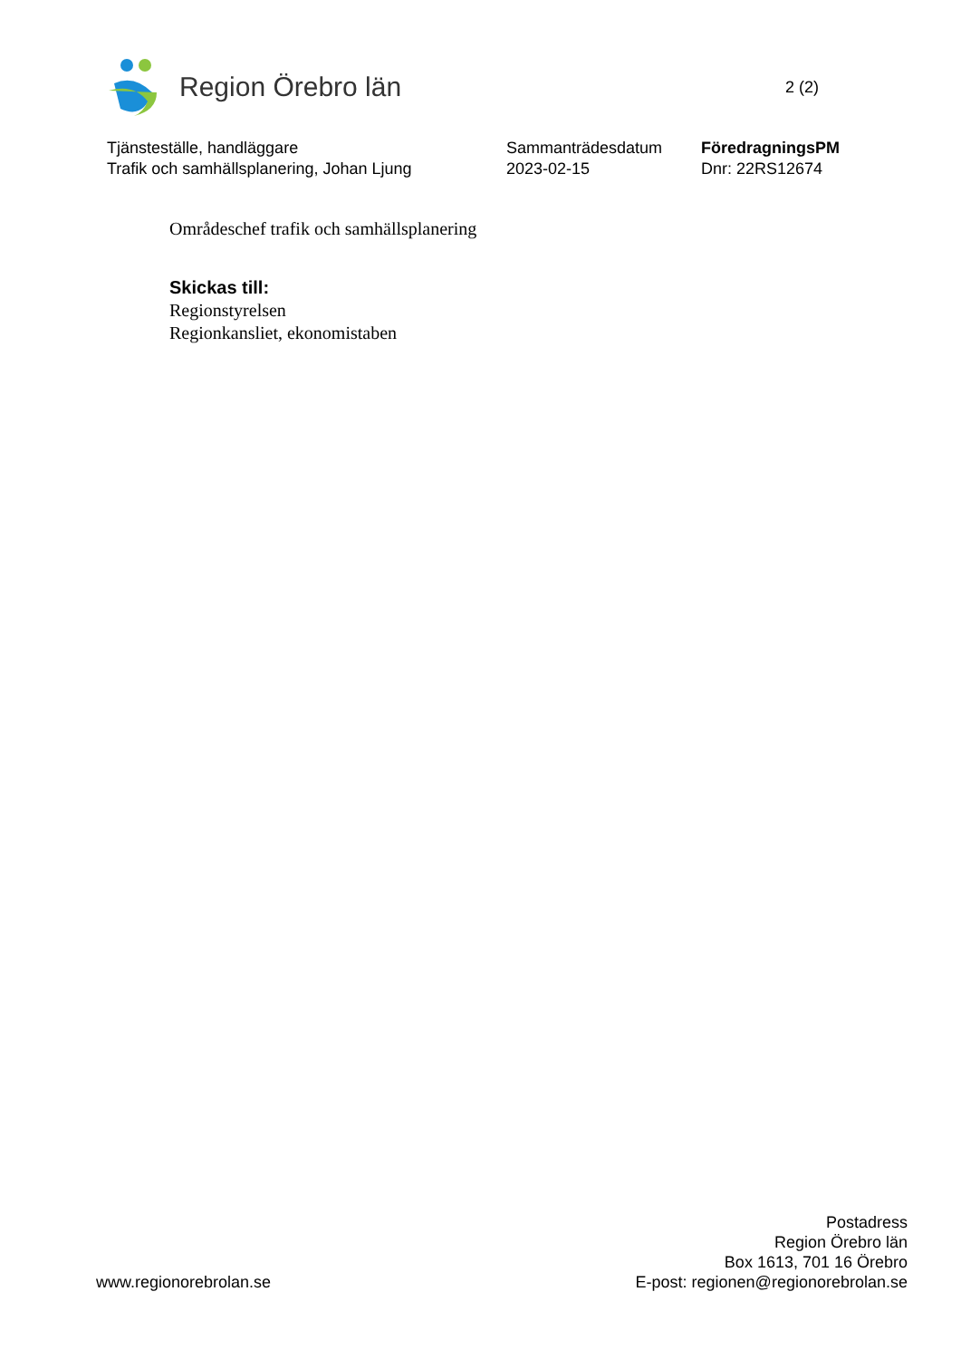Region Örebro län
2 (2)
Tjänsteställe, handläggare
Trafik och samhällsplanering, Johan Ljung
Sammanträdesdatum
2023-02-15
FöredragningsPM
Dnr: 22RS12674
Områdeschef trafik och samhällsplanering
Skickas till:
Regionstyrelsen
Regionkansliet, ekonomistaben
www.regionorebrolan.se
Postadress
Region Örebro län
Box 1613, 701 16 Örebro
E-post: regionen@regionorebrolan.se